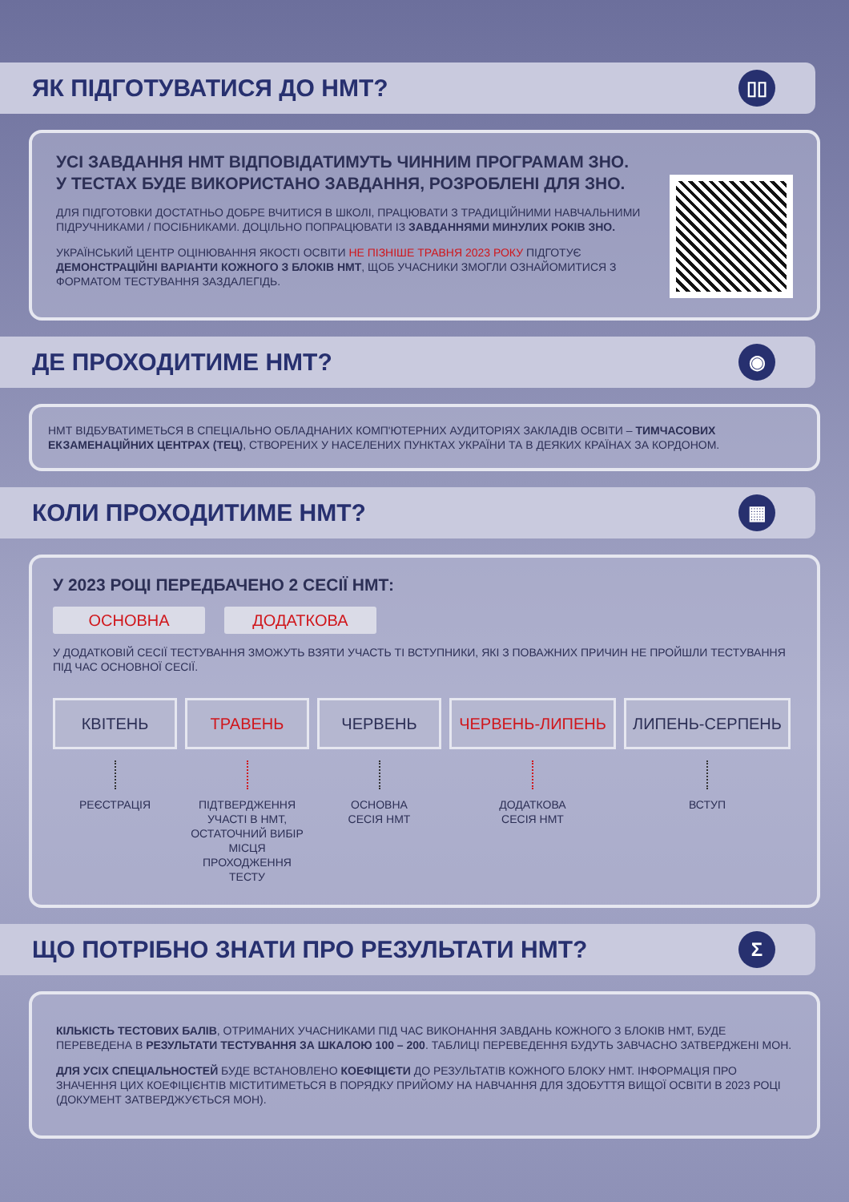ЯК ПІДГОТУВАТИСЯ ДО НМТ?
▯▯
УСІ ЗАВДАННЯ НМТ ВІДПОВІДАТИМУТЬ ЧИННИМ ПРОГРАМАМ ЗНО.
У ТЕСТАХ БУДЕ ВИКОРИСТАНО ЗАВДАННЯ, РОЗРОБЛЕНІ ДЛЯ ЗНО.
ДЛЯ ПІДГОТОВКИ ДОСТАТНЬО ДОБРЕ ВЧИТИСЯ В ШКОЛІ, ПРАЦЮВАТИ З ТРАДИЦІЙНИМИ НАВЧАЛЬНИМИ ПІДРУЧНИКАМИ / ПОСІБНИКАМИ. ДОЦІЛЬНО ПОПРАЦЮВАТИ ІЗ ЗАВДАННЯМИ МИНУЛИХ РОКІВ ЗНО.
УКРАЇНСЬКИЙ ЦЕНТР ОЦІНЮВАННЯ ЯКОСТІ ОСВІТИ НЕ ПІЗНІШЕ ТРАВНЯ 2023 РОКУ ПІДГОТУЄ ДЕМОНСТРАЦІЙНІ ВАРІАНТИ КОЖНОГО З БЛОКІВ НМТ, ЩОБ УЧАСНИКИ ЗМОГЛИ ОЗНАЙОМИТИСЯ З ФОРМАТОМ ТЕСТУВАННЯ ЗАЗДАЛЕГІДЬ.
ДЕ ПРОХОДИТИМЕ НМТ?
◉
НМТ ВІДБУВАТИМЕТЬСЯ В СПЕЦІАЛЬНО ОБЛАДНАНИХ КОМП'ЮТЕРНИХ АУДИТОРІЯХ ЗАКЛАДІВ ОСВІТИ – ТИМЧАСОВИХ ЕКЗАМЕНАЦІЙНИХ ЦЕНТРАХ (ТЕЦ), СТВОРЕНИХ У НАСЕЛЕНИХ ПУНКТАХ УКРАЇНИ ТА В ДЕЯКИХ КРАЇНАХ ЗА КОРДОНОМ.
КОЛИ ПРОХОДИТИМЕ НМТ?
▦
У 2023 РОЦІ ПЕРЕДБАЧЕНО 2 СЕСІЇ НМТ:
ОСНОВНА ДОДАТКОВА
У ДОДАТКОВІЙ СЕСІЇ ТЕСТУВАННЯ ЗМОЖУТЬ ВЗЯТИ УЧАСТЬ ТІ ВСТУПНИКИ, ЯКІ З ПОВАЖНИХ ПРИЧИН НЕ ПРОЙШЛИ ТЕСТУВАННЯ ПІД ЧАС ОСНОВНОЇ СЕСІЇ.
КВІТЕНЬ
РЕЄСТРАЦІЯ
ТРАВЕНЬ
ПІДТВЕРДЖЕННЯ УЧАСТІ В НМТ, ОСТАТОЧНИЙ ВИБІР МІСЦЯ ПРОХОДЖЕННЯ ТЕСТУ
ЧЕРВЕНЬ
ОСНОВНА
СЕСІЯ НМТ
ЧЕРВЕНЬ-ЛИПЕНЬ
ДОДАТКОВА
СЕСІЯ НМТ
ЛИПЕНЬ-СЕРПЕНЬ
ВСТУП
ЩО ПОТРІБНО ЗНАТИ ПРО РЕЗУЛЬТАТИ НМТ?
Σ
КІЛЬКІСТЬ ТЕСТОВИХ БАЛІВ, ОТРИМАНИХ УЧАСНИКАМИ ПІД ЧАС ВИКОНАННЯ ЗАВДАНЬ КОЖНОГО З БЛОКІВ НМТ, БУДЕ ПЕРЕВЕДЕНА В РЕЗУЛЬТАТИ ТЕСТУВАННЯ ЗА ШКАЛОЮ 100 – 200. ТАБЛИЦІ ПЕРЕВЕДЕННЯ БУДУТЬ ЗАВЧАСНО ЗАТВЕРДЖЕНІ МОН.
ДЛЯ УСІХ СПЕЦІАЛЬНОСТЕЙ БУДЕ ВСТАНОВЛЕНО КОЕФІЦІЄТИ ДО РЕЗУЛЬТАТІВ КОЖНОГО БЛОКУ НМТ. ІНФОРМАЦІЯ ПРО ЗНАЧЕННЯ ЦИХ КОЕФІЦІЄНТІВ МІСТИТИМЕТЬСЯ В ПОРЯДКУ ПРИЙОМУ НА НАВЧАННЯ ДЛЯ ЗДОБУТТЯ ВИЩОЇ ОСВІТИ В 2023 РОЦІ (ДОКУМЕНТ ЗАТВЕРДЖУЄТЬСЯ МОН).